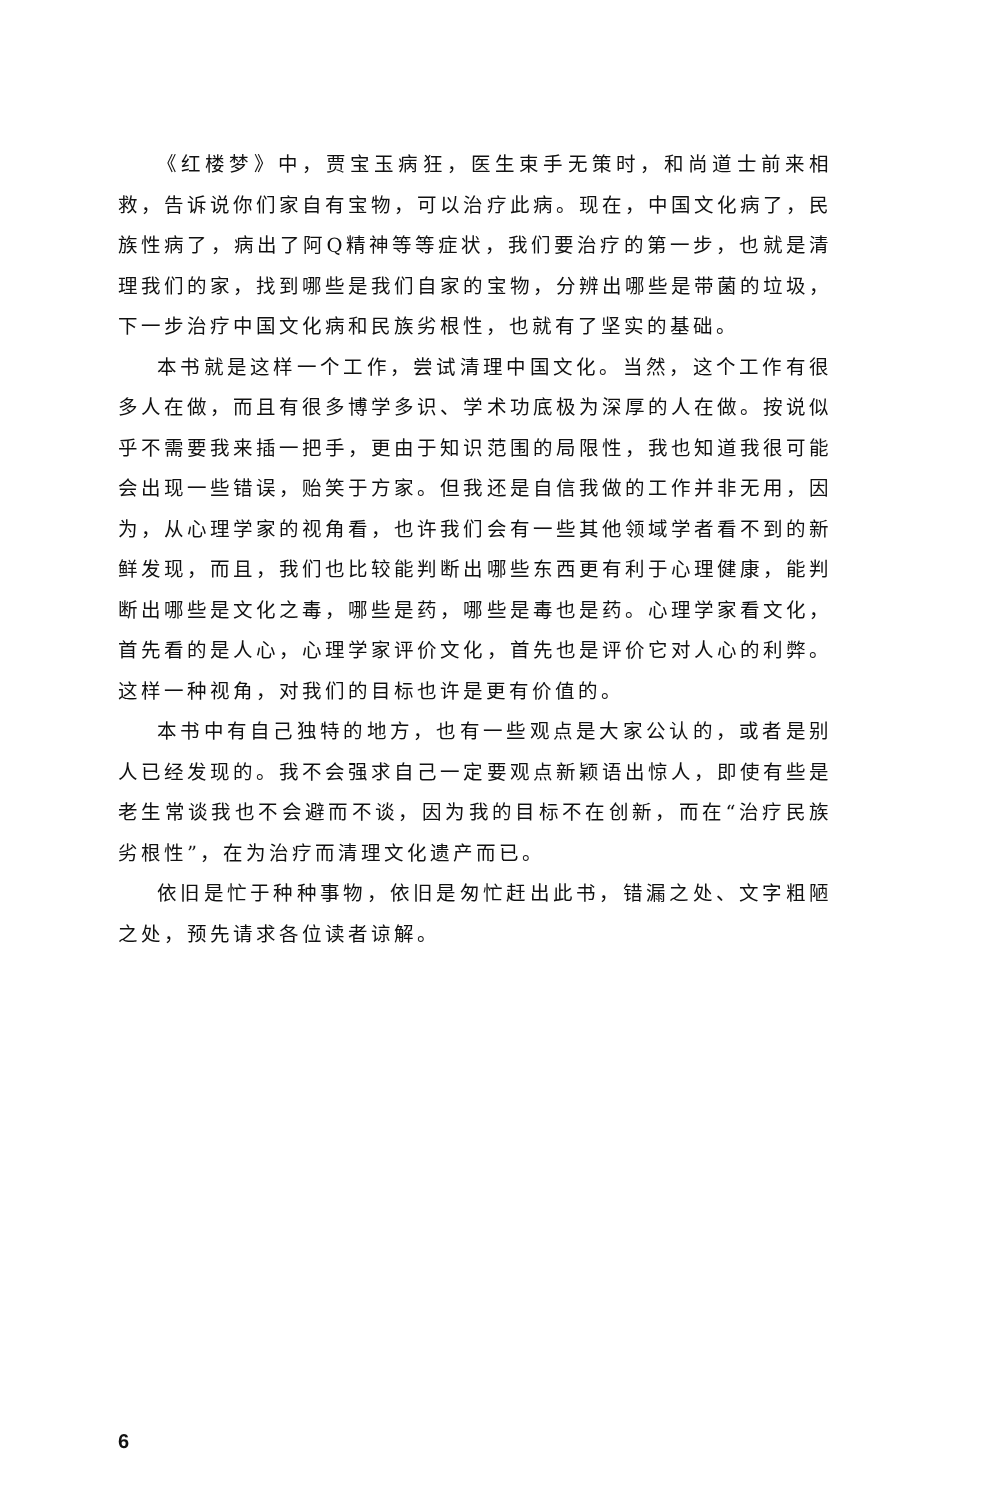《红楼梦》中，贾宝玉病狂，医生束手无策时，和尚道士前来相救，告诉说你们家自有宝物，可以治疗此病。现在，中国文化病了，民族性病了，病出了阿Q精神等等症状，我们要治疗的第一步，也就是清理我们的家，找到哪些是我们自家的宝物，分辨出哪些是带菌的垃圾，下一步治疗中国文化病和民族劣根性，也就有了坚实的基础。
本书就是这样一个工作，尝试清理中国文化。当然，这个工作有很多人在做，而且有很多博学多识、学术功底极为深厚的人在做。按说似乎不需要我来插一把手，更由于知识范围的局限性，我也知道我很可能会出现一些错误，贻笑于方家。但我还是自信我做的工作并非无用，因为，从心理学家的视角看，也许我们会有一些其他领域学者看不到的新鲜发现，而且，我们也比较能判断出哪些东西更有利于心理健康，能判断出哪些是文化之毒，哪些是药，哪些是毒也是药。心理学家看文化，首先看的是人心，心理学家评价文化，首先也是评价它对人心的利弊。这样一种视角，对我们的目标也许是更有价值的。
本书中有自己独特的地方，也有一些观点是大家公认的，或者是别人已经发现的。我不会强求自己一定要观点新颖语出惊人，即使有些是老生常谈我也不会避而不谈，因为我的目标不在创新，而在“治疗民族劣根性”，在为治疗而清理文化遗产而已。
依旧是忙于种种事物，依旧是匆忙赶出此书，错漏之处、文字粗陋之处，预先请求各位读者谅解。
6